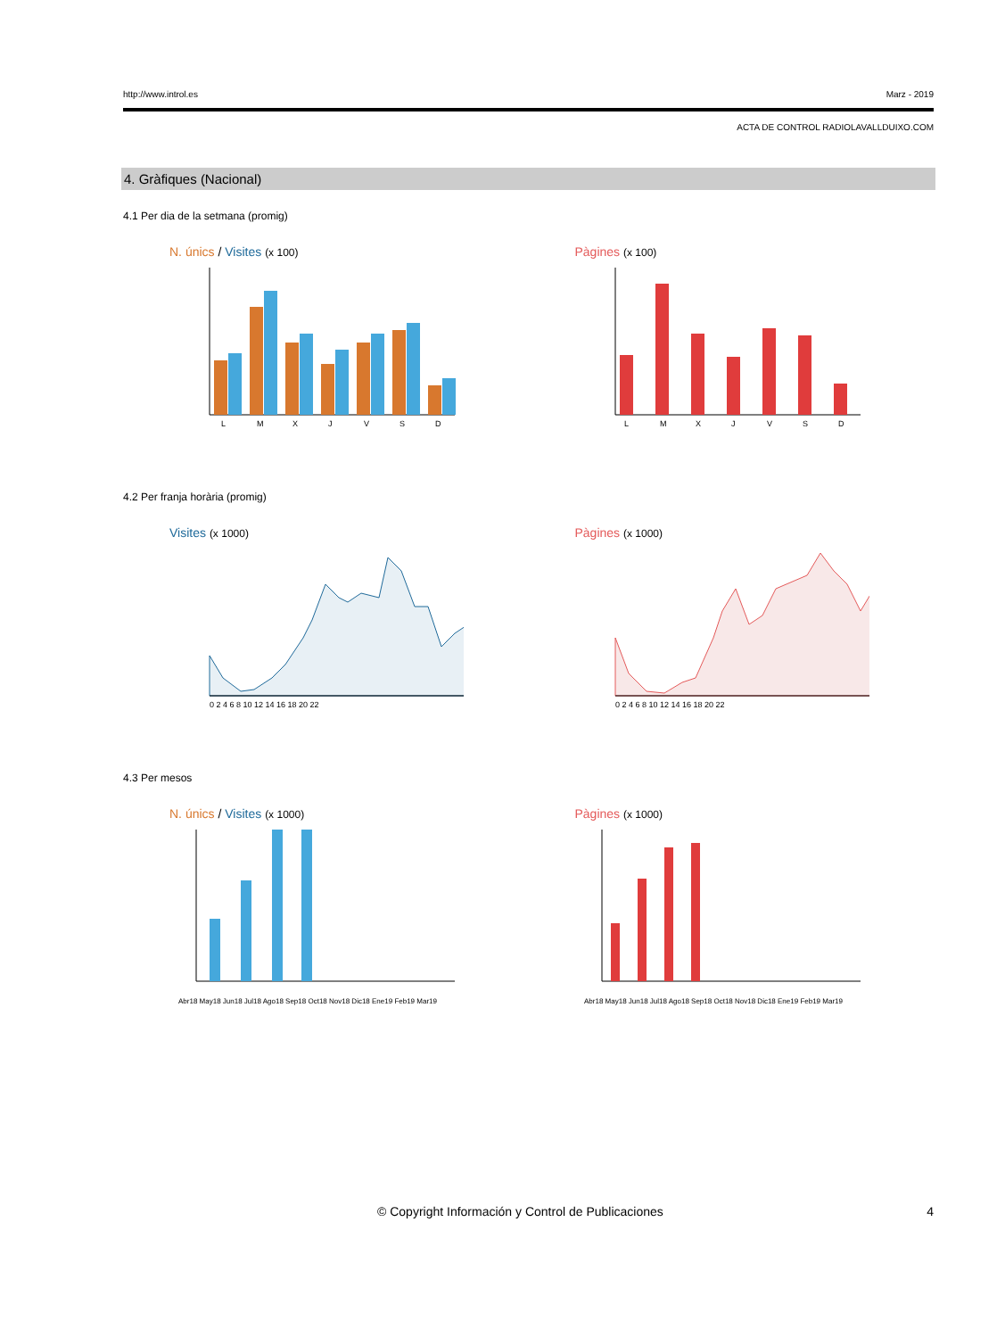http://www.introl.es Marz - 2019
ACTA DE CONTROL RADIOLAVALLDUIXO.COM
4. Gràfiques (Nacional)
4.1 Per dia de la setmana (promig)
N. únics / Visites (x 100)
L
M
X
J
V
S
D
Pàgines (x 100)
L
M
X
J
V
S
D
4.2 Per franja horària (promig)
Visites (x 1000)
0 2 4 6 8 10 12 14 16 18 20 22
Pàgines (x 1000)
0 2 4 6 8 10 12 14 16 18 20 22
4.3 Per mesos
N. únics / Visites (x 1000)
Abr18 May18 Jun18 Jul18 Ago18 Sep18 Oct18 Nov18 Dic18 Ene19 Feb19 Mar19
Pàgines (x 1000)
Abr18 May18 Jun18 Jul18 Ago18 Sep18 Oct18 Nov18 Dic18 Ene19 Feb19 Mar19
© Copyright Información y Control de Publicaciones 4